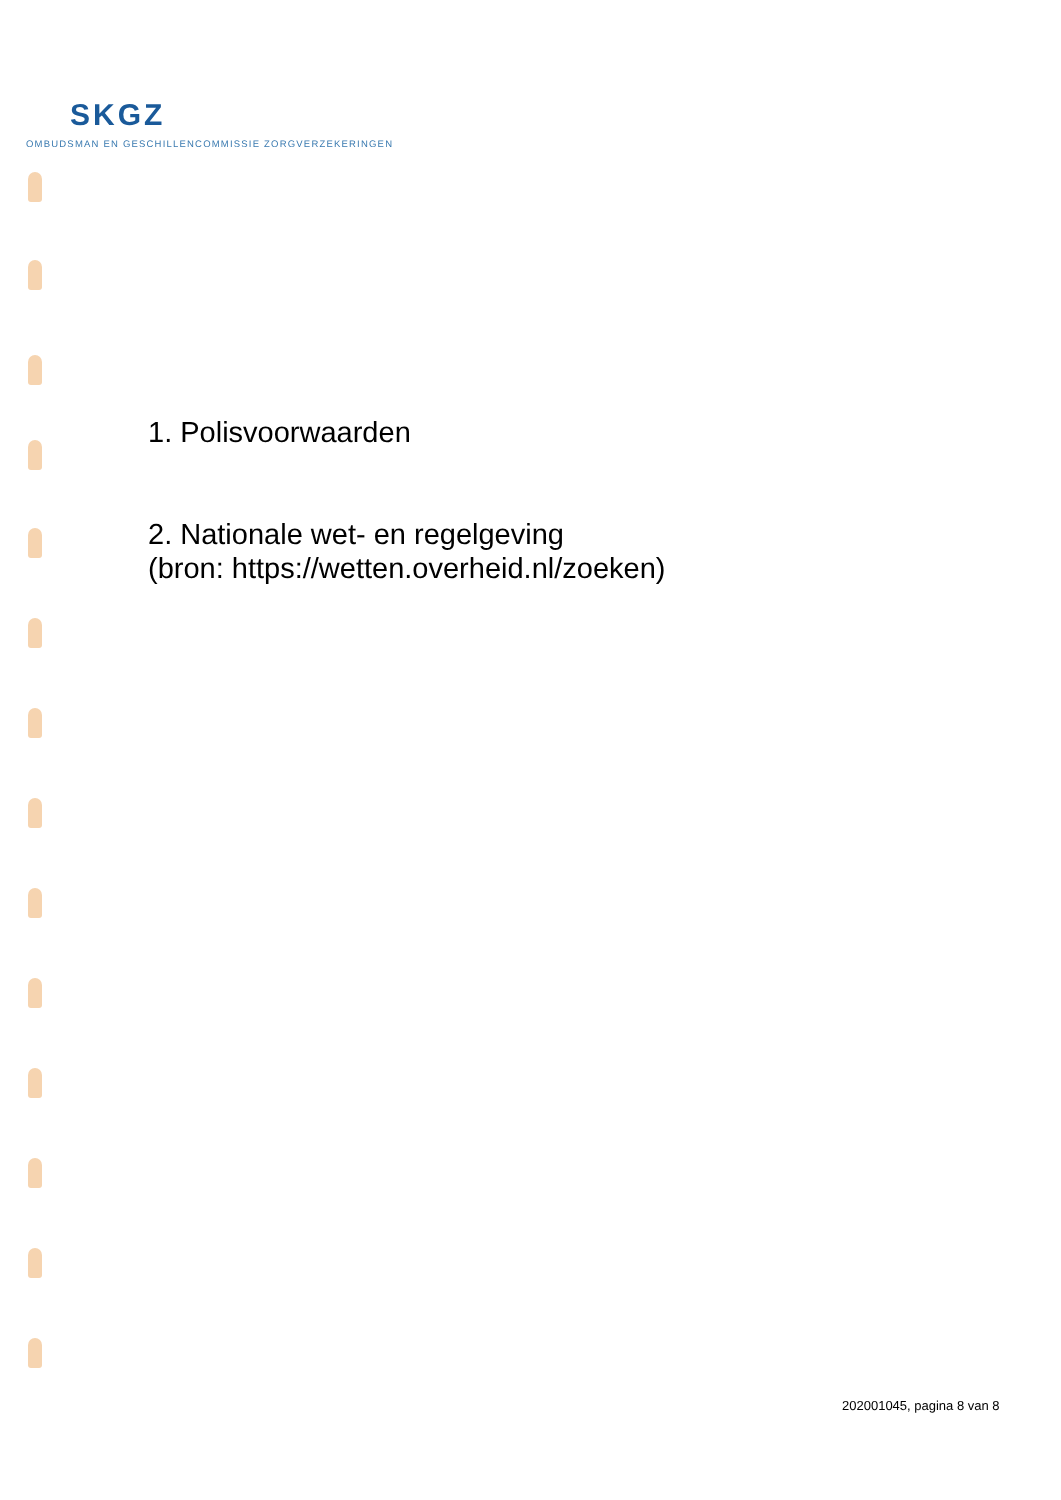SKGZ
OMBUDSMAN EN GESCHILLENCOMMISSIE ZORGVERZEKERINGEN
1. Polisvoorwaarden
2. Nationale wet- en regelgeving
(bron: https://wetten.overheid.nl/zoeken)
202001045, pagina 8 van 8